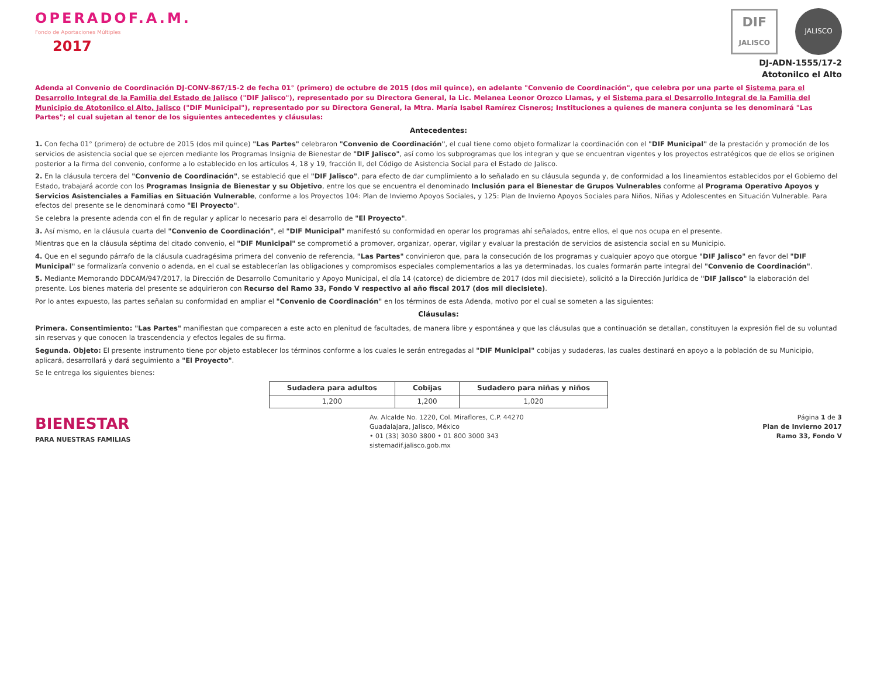OPERADOF.A.M.
Fondo de Aportaciones Múltiples
2017
DIF
JALISCO
JALISCO
DJ-ADN-1555/17-2
Atotonilco el Alto
Adenda al Convenio de Coordinación DJ-CONV-867/15-2 de fecha 01° (primero) de octubre de 2015 (dos mil quince), en adelante "Convenio de Coordinación", que celebra por una parte el Sistema para el Desarrollo Integral de la Familia del Estado de Jalisco ("DIF Jalisco"), representado por su Directora General, la Lic. Melanea Leonor Orozco Llamas, y el Sistema para el Desarrollo Integral de la Familia del Municipio de Atotonilco el Alto, Jalisco ("DIF Municipal"), representado por su Directora General, la Mtra. María Isabel Ramírez Cisneros; Instituciones a quienes de manera conjunta se les denominará "Las Partes"; el cual sujetan al tenor de los siguientes antecedentes y cláusulas:
Antecedentes:
1. Con fecha 01° (primero) de octubre de 2015 (dos mil quince) "Las Partes" celebraron "Convenio de Coordinación", el cual tiene como objeto formalizar la coordinación con el "DIF Municipal" de la prestación y promoción de los servicios de asistencia social que se ejercen mediante los Programas Insignia de Bienestar de "DIF Jalisco", así como los subprogramas que los integran y que se encuentran vigentes y los proyectos estratégicos que de ellos se originen posterior a la firma del convenio, conforme a lo establecido en los artículos 4, 18 y 19, fracción II, del Código de Asistencia Social para el Estado de Jalisco.
2. En la cláusula tercera del "Convenio de Coordinación", se estableció que el "DIF Jalisco", para efecto de dar cumplimiento a lo señalado en su cláusula segunda y, de conformidad a los lineamientos establecidos por el Gobierno del Estado, trabajará acorde con los Programas Insignia de Bienestar y su Objetivo, entre los que se encuentra el denominado Inclusión para el Bienestar de Grupos Vulnerables conforme al Programa Operativo Apoyos y Servicios Asistenciales a Familias en Situación Vulnerable, conforme a los Proyectos 104: Plan de Invierno Apoyos Sociales, y 125: Plan de Invierno Apoyos Sociales para Niños, Niñas y Adolescentes en Situación Vulnerable. Para efectos del presente se le denominará como "El Proyecto".
Se celebra la presente adenda con el fin de regular y aplicar lo necesario para el desarrollo de "El Proyecto".
3. Así mismo, en la cláusula cuarta del "Convenio de Coordinación", el "DIF Municipal" manifestó su conformidad en operar los programas ahí señalados, entre ellos, el que nos ocupa en el presente.
Mientras que en la cláusula séptima del citado convenio, el "DIF Municipal" se comprometió a promover, organizar, operar, vigilar y evaluar la prestación de servicios de asistencia social en su Municipio.
4. Que en el segundo párrafo de la cláusula cuadragésima primera del convenio de referencia, "Las Partes" convinieron que, para la consecución de los programas y cualquier apoyo que otorgue "DIF Jalisco" en favor del "DIF Municipal" se formalizaría convenio o adenda, en el cual se establecerían las obligaciones y compromisos especiales complementarios a las ya determinadas, los cuales formarán parte integral del "Convenio de Coordinación".
5. Mediante Memorando DDCAM/947/2017, la Dirección de Desarrollo Comunitario y Apoyo Municipal, el día 14 (catorce) de diciembre de 2017 (dos mil diecisiete), solicitó a la Dirección Jurídica de "DIF Jalisco" la elaboración del presente. Los bienes materia del presente se adquirieron con Recurso del Ramo 33, Fondo V respectivo al año fiscal 2017 (dos mil diecisiete).
Por lo antes expuesto, las partes señalan su conformidad en ampliar el "Convenio de Coordinación" en los términos de esta Adenda, motivo por el cual se someten a las siguientes:
Cláusulas:
Primera. Consentimiento: "Las Partes" manifiestan que comparecen a este acto en plenitud de facultades, de manera libre y espontánea y que las cláusulas que a continuación se detallan, constituyen la expresión fiel de su voluntad sin reservas y que conocen la trascendencia y efectos legales de su firma.
Segunda. Objeto: El presente instrumento tiene por objeto establecer los términos conforme a los cuales le serán entregadas al "DIF Municipal" cobijas y sudaderas, las cuales destinará en apoyo a la población de su Municipio, aplicará, desarrollará y dará seguimiento a "El Proyecto".
Se le entrega los siguientes bienes:
| Sudadera para adultos | Cobijas | Sudadero para niñas y niños |
| --- | --- | --- |
| 1,200 | 1,200 | 1,020 |
BIENESTAR
PARA NUESTRAS FAMILIAS
Av. Alcalde No. 1220, Col. Miraflores, C.P. 44270
Guadalajara, Jalisco, México
• 01 (33) 3030 3800 • 01 800 3000 343
sistemadif.jalisco.gob.mx
Página 1 de 3
Plan de Invierno 2017
Ramo 33, Fondo V